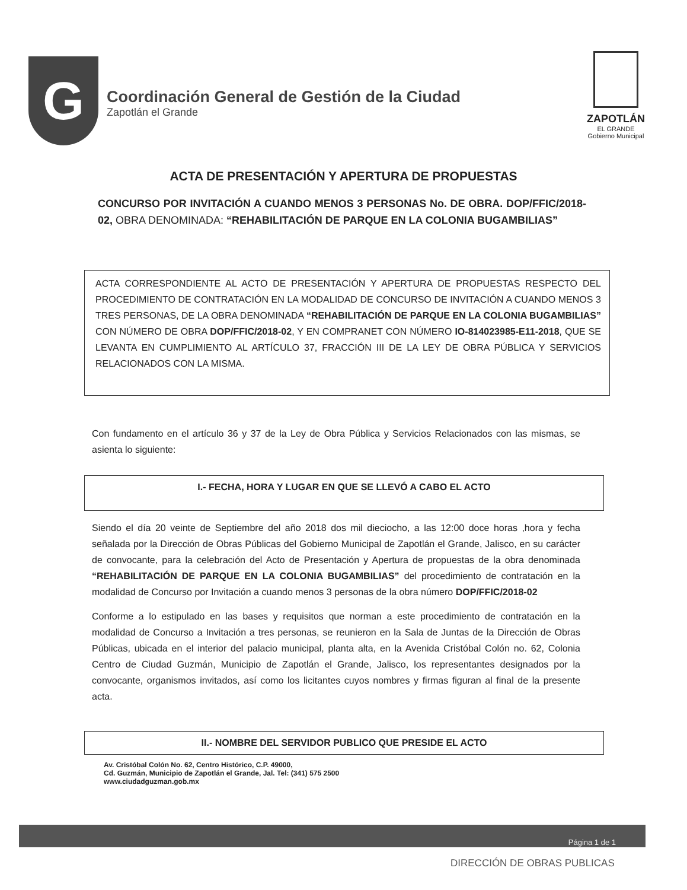G
Coordinación General de Gestión de la Ciudad
Zapotlán el Grande
ZAPOTLÁN
EL GRANDE
Gobierno Municipal
ACTA DE PRESENTACIÓN Y APERTURA DE PROPUESTAS
CONCURSO POR INVITACIÓN A CUANDO MENOS 3 PERSONAS No. DE OBRA. DOP/FFIC/2018-02, OBRA DENOMINADA: “REHABILITACIÓN DE PARQUE EN LA COLONIA BUGAMBILIAS”
ACTA CORRESPONDIENTE AL ACTO DE PRESENTACIÓN Y APERTURA DE PROPUESTAS RESPECTO DEL PROCEDIMIENTO DE CONTRATACIÓN EN LA MODALIDAD DE CONCURSO DE INVITACIÓN A CUANDO MENOS 3 TRES PERSONAS, DE LA OBRA DENOMINADA “REHABILITACIÓN DE PARQUE EN LA COLONIA BUGAMBILIAS” CON NÚMERO DE OBRA DOP/FFIC/2018-02, Y EN COMPRANET CON NÚMERO IO-814023985-E11-2018, QUE SE LEVANTA EN CUMPLIMIENTO AL ARTÍCULO 37, FRACCIÓN III DE LA LEY DE OBRA PÚBLICA Y SERVICIOS RELACIONADOS CON LA MISMA.
Con fundamento en el artículo 36 y 37 de la Ley de Obra Pública y Servicios Relacionados con las mismas, se asienta lo siguiente:
I.- FECHA, HORA Y LUGAR EN QUE SE LLEVÓ A CABO EL ACTO
Siendo el día 20 veinte de Septiembre del año 2018 dos mil dieciocho, a las 12:00 doce horas ,hora y fecha señalada por la Dirección de Obras Públicas del Gobierno Municipal de Zapotlán el Grande, Jalisco, en su carácter de convocante, para la celebración del Acto de Presentación y Apertura de propuestas de la obra denominada “REHABILITACIÓN DE PARQUE EN LA COLONIA BUGAMBILIAS” del procedimiento de contratación en la modalidad de Concurso por Invitación a cuando menos 3 personas de la obra número DOP/FFIC/2018-02
Conforme a lo estipulado en las bases y requisitos que norman a este procedimiento de contratación en la modalidad de Concurso a Invitación a tres personas, se reunieron en la Sala de Juntas de la Dirección de Obras Públicas, ubicada en el interior del palacio municipal, planta alta, en la Avenida Cristóbal Colón no. 62, Colonia Centro de Ciudad Guzmán, Municipio de Zapotlán el Grande, Jalisco, los representantes designados por la convocante, organismos invitados, así como los licitantes cuyos nombres y firmas figuran al final de la presente acta.
II.- NOMBRE DEL SERVIDOR PUBLICO QUE PRESIDE EL ACTO
Av. Cristóbal Colón No. 62, Centro Histórico, C.P. 49000,
Cd. Guzmán, Municipio de Zapotlán el Grande, Jal. Tel: (341) 575 2500
www.ciudadguzman.gob.mx
Página 1 de 1
DIRECCIÓN DE OBRAS PUBLICAS